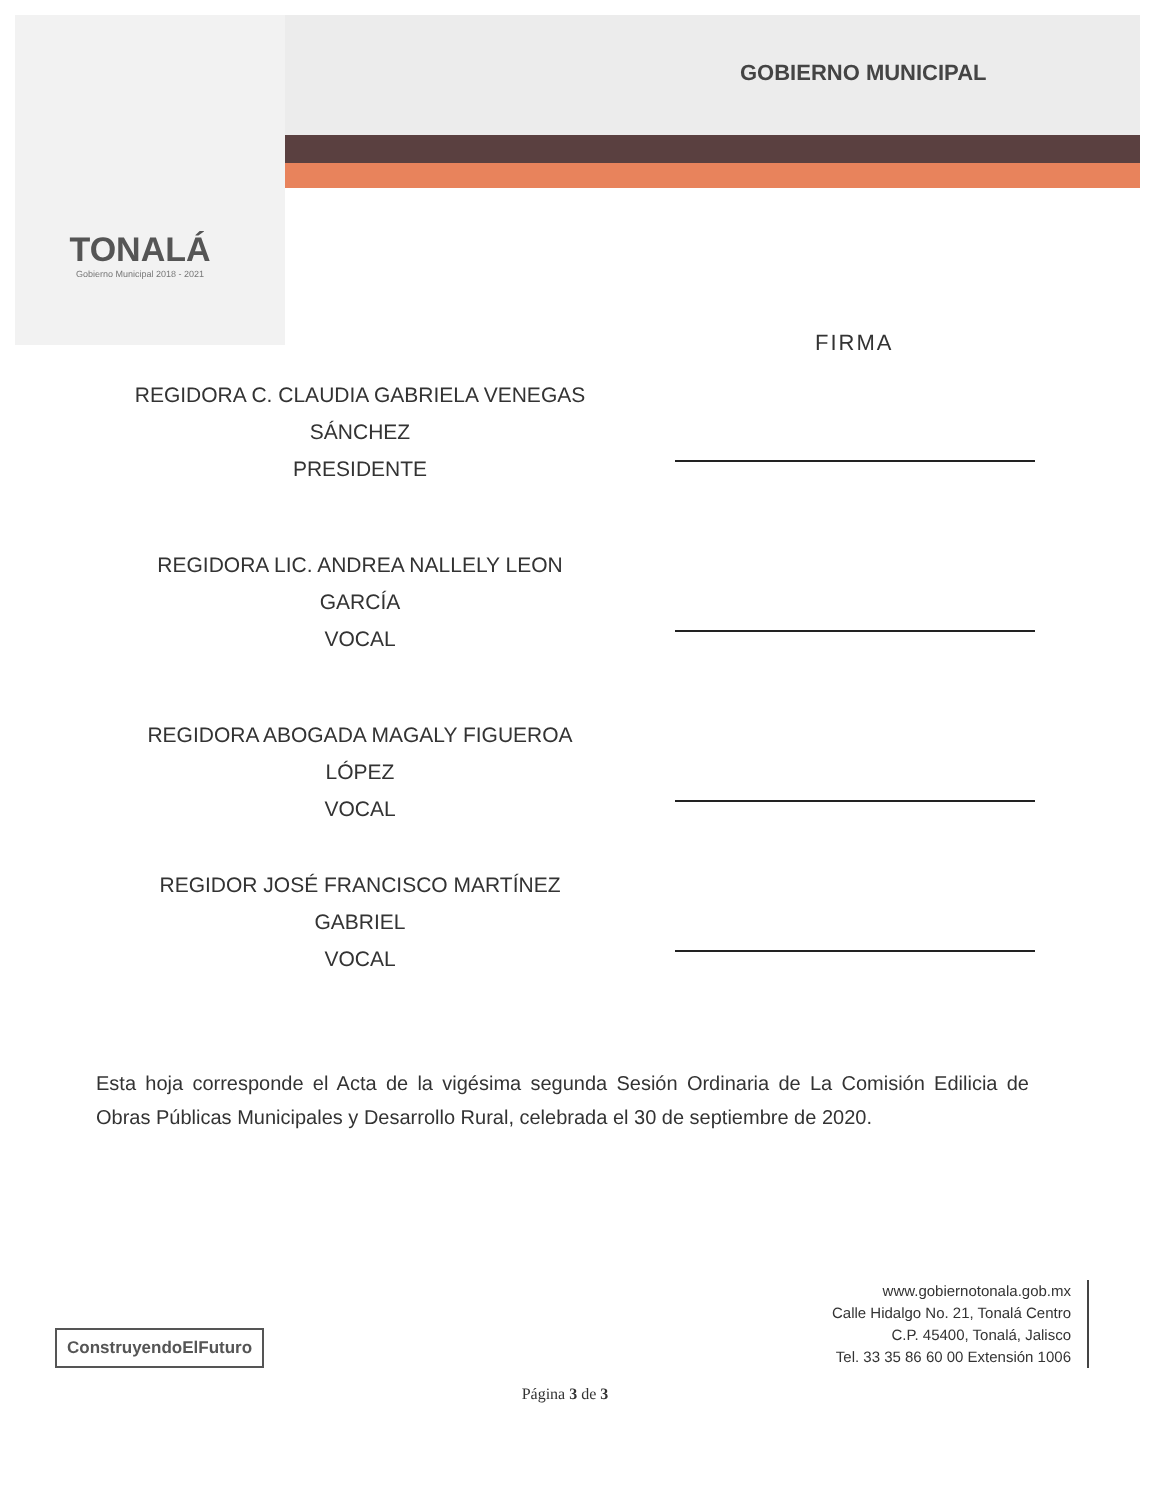TONALÁ
Gobierno Municipal 2018 - 2021
GOBIERNO MUNICIPAL
FIRMA
REGIDORA C. CLAUDIA GABRIELA VENEGAS
SÁNCHEZ
PRESIDENTE
REGIDORA LIC. ANDREA NALLELY LEON
GARCÍA
VOCAL
REGIDORA ABOGADA MAGALY FIGUEROA
LÓPEZ
VOCAL
REGIDOR JOSÉ FRANCISCO MARTÍNEZ
GABRIEL
VOCAL
Esta hoja corresponde el Acta de la vigésima segunda Sesión Ordinaria de La Comisión Edilicia de Obras Públicas Municipales y Desarrollo Rural, celebrada el 30 de septiembre de 2020.
ConstruyendoElFuturo
www.gobiernotonala.gob.mx
Calle Hidalgo No. 21, Tonalá Centro
C.P. 45400, Tonalá, Jalisco
Tel. 33 35 86 60 00 Extensión 1006
Página 3 de 3